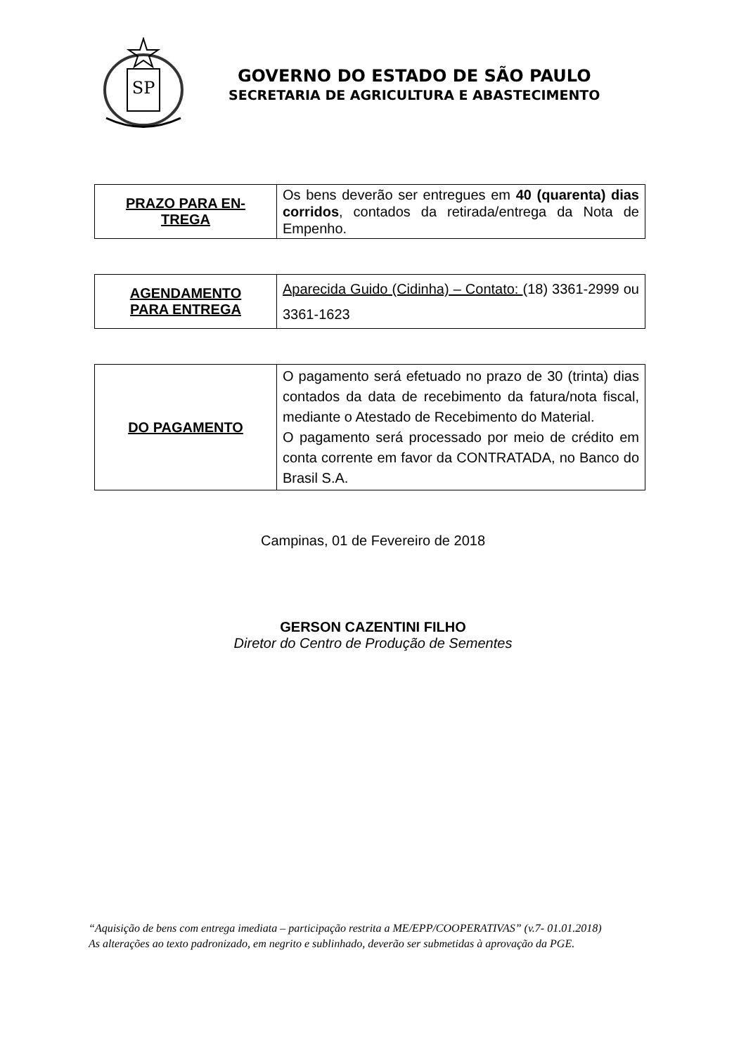SP
GOVERNO DO ESTADO DE SÃO PAULO
SECRETARIA DE AGRICULTURA E ABASTECIMENTO
| PRAZO PARA EN- TREGA | Os bens deverão ser entregues em 40 (quarenta) dias corridos , contados da retirada/entrega da Nota de Empenho. |
| AGENDAMENTO PARA ENTREGA | Aparecida Guido (Cidinha) – Contato: (18) 3361-2999 ou 3361-1623 |
| DO PAGAMENTO | O pagamento será efetuado no prazo de 30 (trinta) dias contados da data de recebimento da fatura/nota fiscal, mediante o Atestado de Recebimento do Material. O pagamento será processado por meio de crédito em conta corrente em favor da CONTRATADA, no Banco do Brasil S.A. |
Campinas, 01 de Fevereiro de 2018
GERSON CAZENTINI FILHO
Diretor do Centro de Produção de Sementes
“Aquisição de bens com entrega imediata – participação restrita a ME/EPP/COOPERATIVAS” (v.7- 01.01.2018)
As alterações ao texto padronizado, em negrito e sublinhado, deverão ser submetidas à aprovação da PGE.